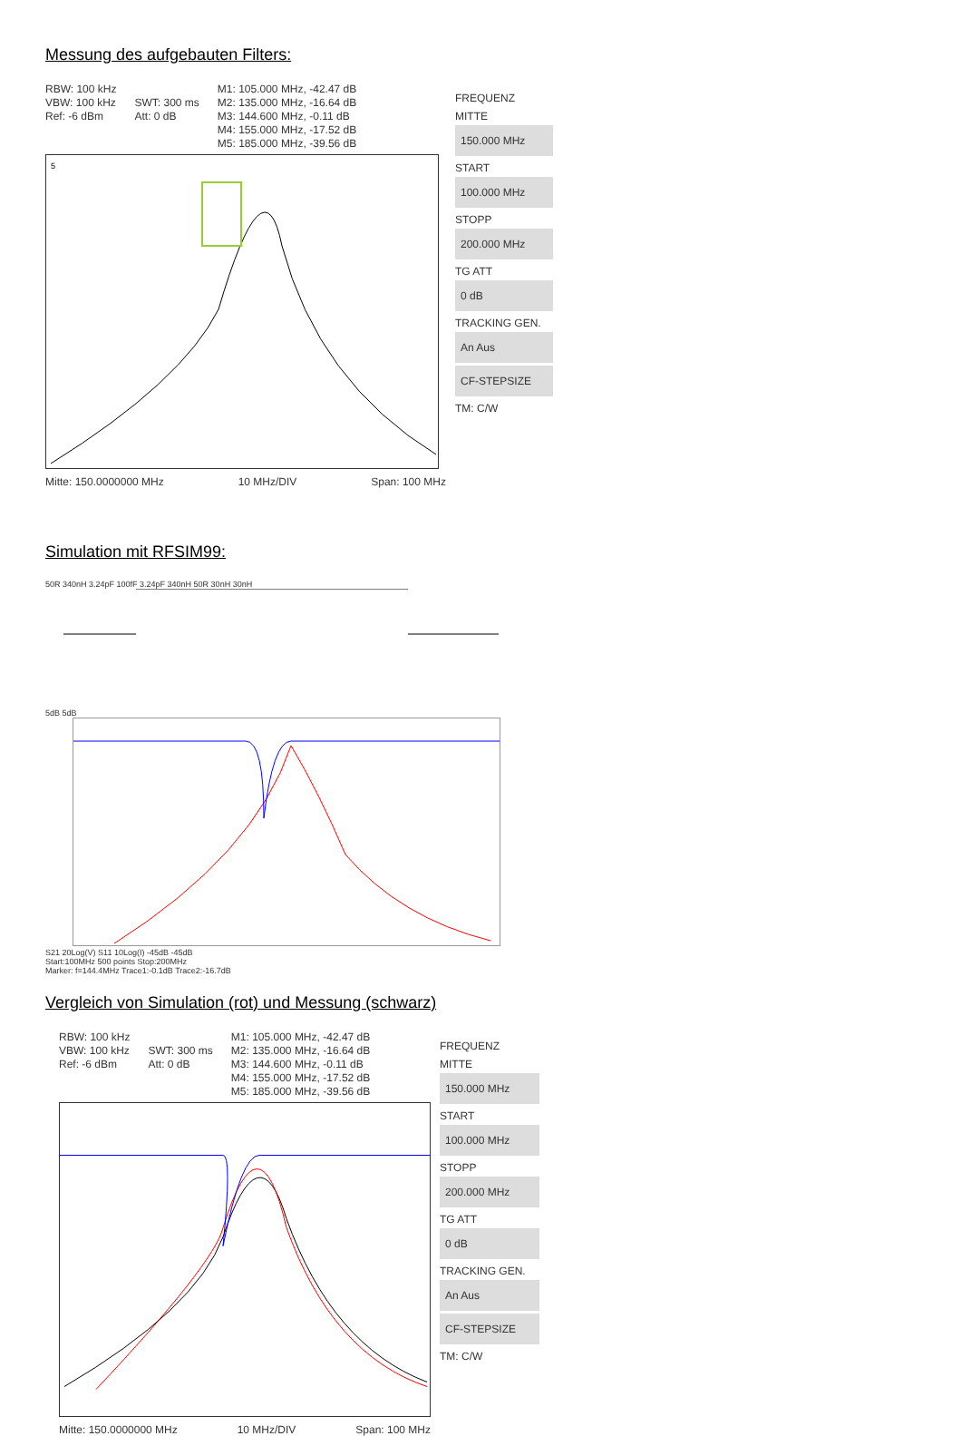Messung des aufgebauten Filters:
RBW: 100 kHz
VBW: 100 kHz
Ref: -6 dBm
SWT: 300 ms
Att: 0 dB
M1: 105.000 MHz, -42.47 dB
M2: 135.000 MHz, -16.64 dB
M3: 144.600 MHz, -0.11 dB
M4: 155.000 MHz, -17.52 dB
M5: 185.000 MHz, -39.56 dB
5
Mitte: 150.0000000 MHz 10 MHz/DIV Span: 100 MHz
FREQUENZ
MITTE
150.000 MHz
START
100.000 MHz
STOPP
200.000 MHz
TG ATT
0 dB
TRACKING GEN.
An Aus
CF-STEPSIZE
TM: C/W
Simulation mit RFSIM99:
50R 340nH 3.24pF 100fF 3.24pF 340nH 50R 30nH 30nH
5dB 5dB
S21 20Log(V) S11 10Log(I) -45dB -45dB
Start:100MHz 500 points Stop:200MHz
Marker: f=144.4MHz Trace1:-0.1dB Trace2:-16.7dB
Vergleich von Simulation (rot) und Messung (schwarz)
RBW: 100 kHz
VBW: 100 kHz
Ref: -6 dBm
SWT: 300 ms
Att: 0 dB
M1: 105.000 MHz, -42.47 dB
M2: 135.000 MHz, -16.64 dB
M3: 144.600 MHz, -0.11 dB
M4: 155.000 MHz, -17.52 dB
M5: 185.000 MHz, -39.56 dB
Mitte: 150.0000000 MHz 10 MHz/DIV Span: 100 MHz
FREQUENZ
MITTE
150.000 MHz
START
100.000 MHz
STOPP
200.000 MHz
TG ATT
0 dB
TRACKING GEN.
An Aus
CF-STEPSIZE
TM: C/W